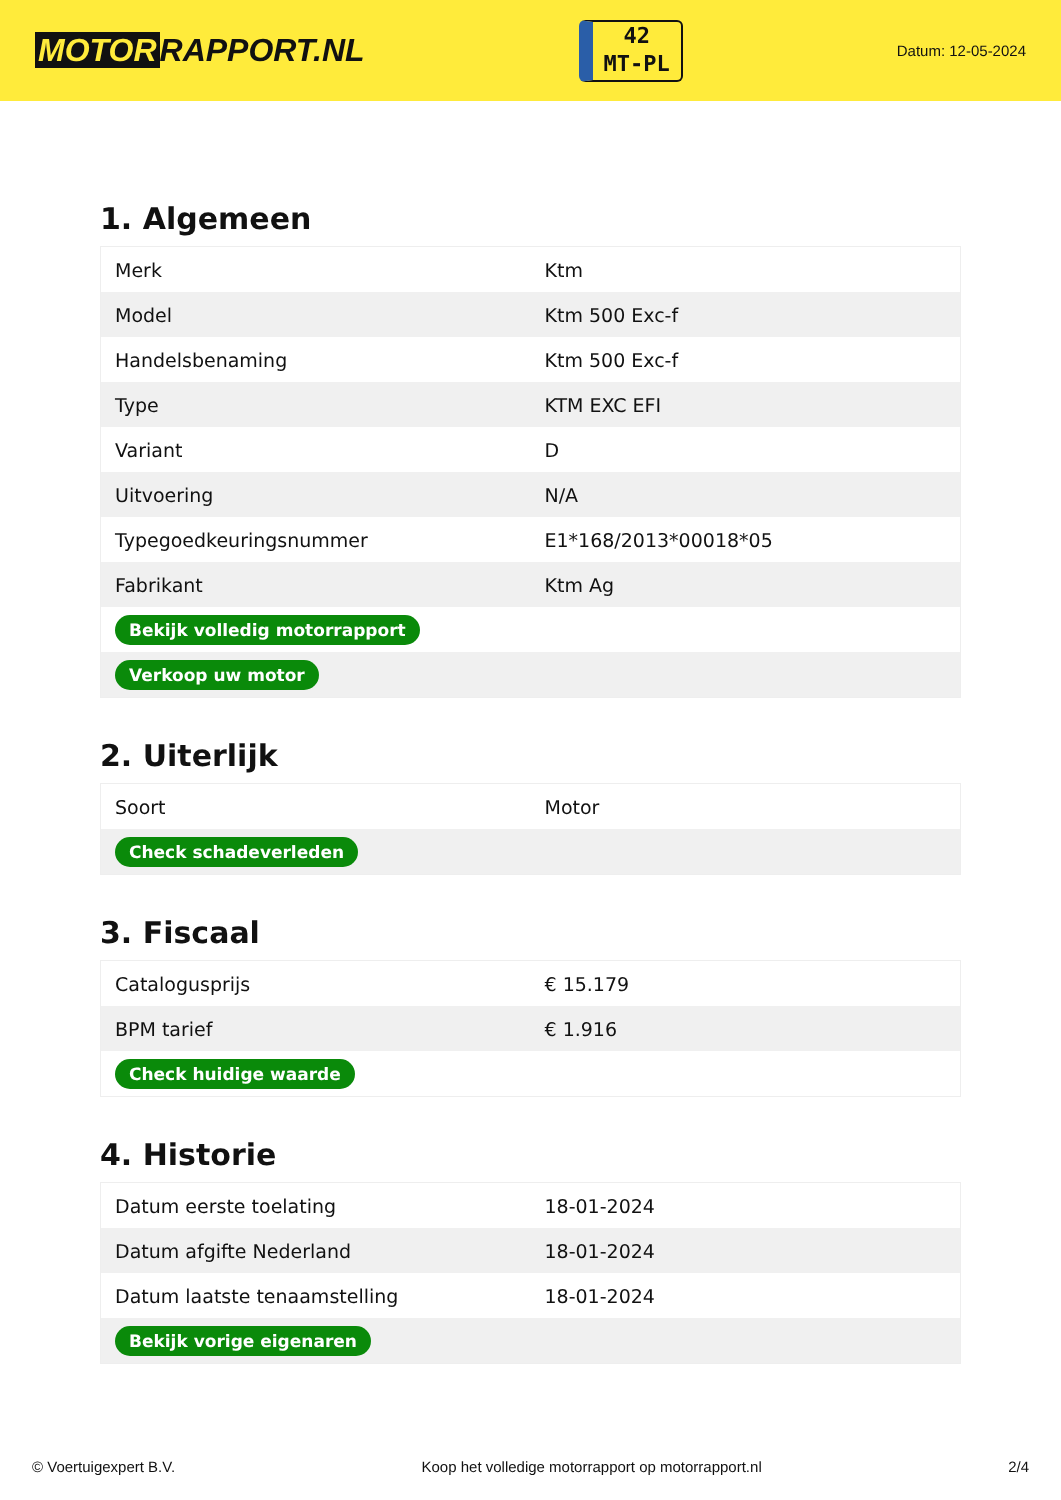MOTOR RAPPORT.NL
42
MT-PL
Datum: 12-05-2024
1. Algemeen
| Merk | Ktm |
| Model | Ktm 500 Exc-f |
| Handelsbenaming | Ktm 500 Exc-f |
| Type | KTM EXC EFI |
| Variant | D |
| Uitvoering | N/A |
| Typegoedkeuringsnummer | E1*168/2013*00018*05 |
| Fabrikant | Ktm Ag |
| Bekijk volledig motorrapport | |
| Verkoop uw motor | |
2. Uiterlijk
| Soort | Motor |
| Check schadeverleden | |
3. Fiscaal
| Catalogusprijs | € 15.179 |
| BPM tarief | € 1.916 |
| Check huidige waarde | |
4. Historie
| Datum eerste toelating | 18-01-2024 |
| Datum afgifte Nederland | 18-01-2024 |
| Datum laatste tenaamstelling | 18-01-2024 |
| Bekijk vorige eigenaren | |
© Voertuigexpert B.V. Koop het volledige motorrapport op motorrapport.nl 2/4